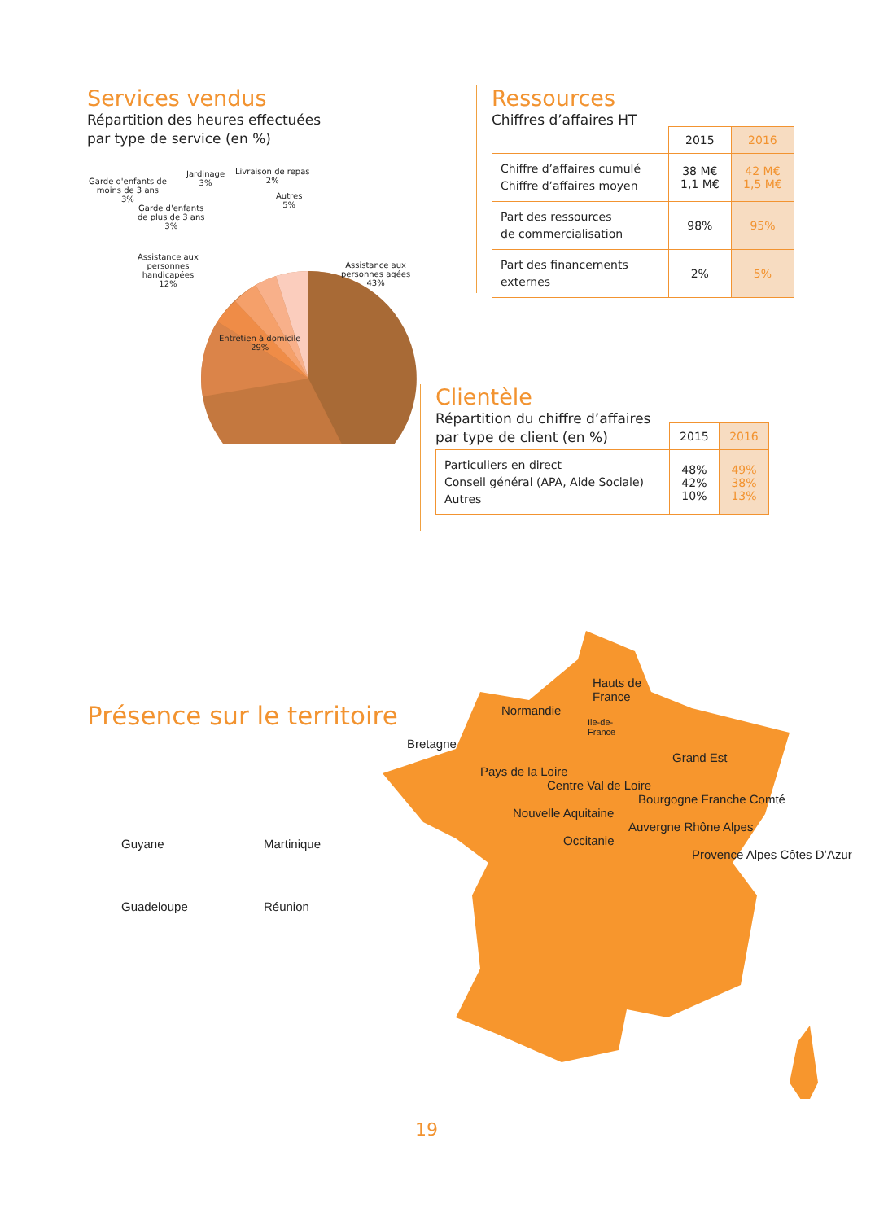Services vendus
Répartition des heures effectuées
par type de service (en %)
Garde d'enfants de
moins de 3 ans
3%
Jardinage
3%
Livraison de repas
2%
Autres
5%
Garde d'enfants
de plus de 3 ans
3%
Assistance aux
personnes
handicapées
12%
Assistance aux
personnes agées
43%
Entretien à domicile
29%
Ressources
Chiffres d’affaires HT
| | 2015 | 2016 |
| --- | --- | --- |
| Chiffre d’affaires cumulé Chiffre d’affaires moyen | 38 M€ 1,1 M€ | 42 M€ 1,5 M€ |
| Part des ressources de commercialisation | 98% | 95% |
| Part des financements externes | 2% | 5% |
Clientèle
Répartition du chiffre d’affaires
par type de client (en %)
| | 2015 | 2016 |
| --- | --- | --- |
| Particuliers en direct Conseil général (APA, Aide Sociale) Autres | 48% 42% 10% | 49% 38% 13% |
Présence sur le territoire
Guyane
Martinique
Guadeloupe
Réunion
Hauts de
France
Normandie
Ile-de-
France
Bretagne
Grand Est
Pays de la Loire
Centre Val de Loire
Bourgogne Franche Comté
Nouvelle Aquitaine
Auvergne Rhône Alpes
Occitanie
Provence Alpes Côtes D’Azur
19